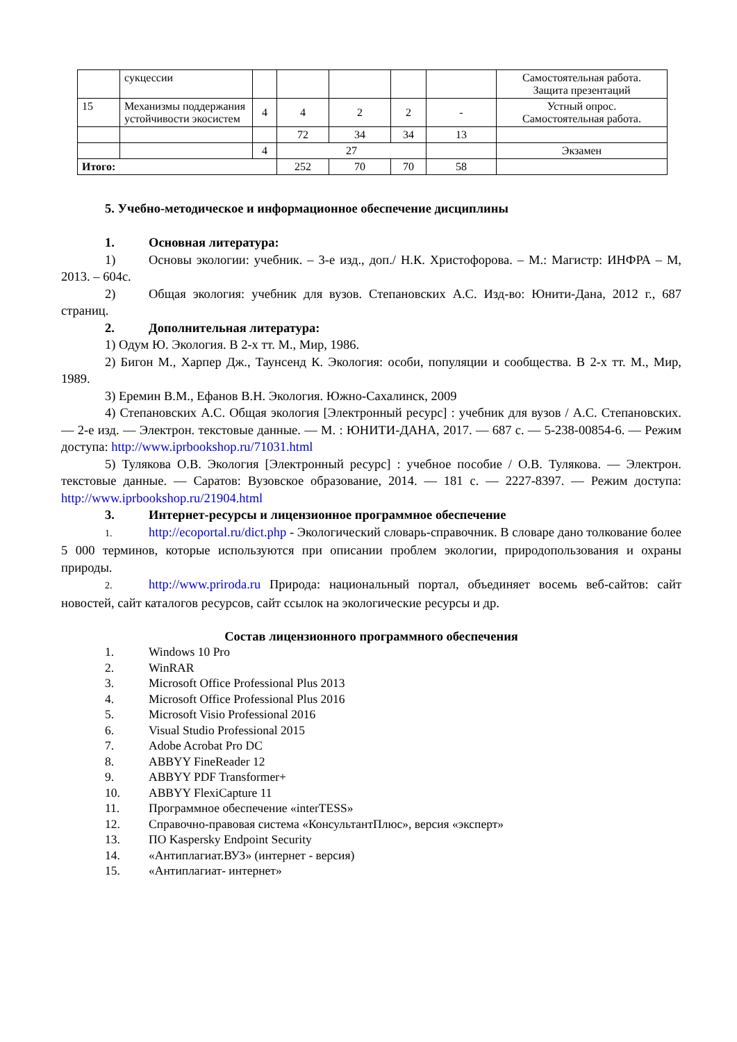| | сукцессии | | | | | | Самостоятельная работа. Защита презентаций |
| 15 | Механизмы поддержания устойчивости экосистем | 4 | 4 | 2 | 2 | - | Устный опрос. Самостоятельная работа. |
| | | | 72 | 34 | 34 | 13 | |
| | | 4 | 27 | | | | Экзамен |
| Итого: | | | 252 | 70 | 70 | 58 | |
5. Учебно-методическое и информационное обеспечение дисциплины
1. Основная литература:
1) Основы экологии: учебник. – 3-е изд., доп./ Н.К. Христофорова. – М.: Магистр: ИНФРА – М, 2013. – 604с.
2) Общая экология: учебник для вузов. Степановских А.С. Изд-во: Юнити-Дана, 2012 г., 687 страниц.
2. Дополнительная литература:
1) Одум Ю. Экология. В 2-х тт. М., Мир, 1986.
2) Бигон М., Харпер Дж., Таунсенд К. Экология: особи, популяции и сообщества. В 2-х тт. М., Мир, 1989.
3) Еремин В.М., Ефанов В.Н. Экология. Южно-Сахалинск, 2009
4) Степановских А.С. Общая экология [Электронный ресурс] : учебник для вузов / А.С. Степановских. — 2-е изд. — Электрон. текстовые данные. — М. : ЮНИТИ-ДАНА, 2017. — 687 с. — 5-238-00854-6. — Режим доступа: http://www.iprbookshop.ru/71031.html
5) Тулякова О.В. Экология [Электронный ресурс] : учебное пособие / О.В. Тулякова. — Электрон. текстовые данные. — Саратов: Вузовское образование, 2014. — 181 с. — 2227-8397. — Режим доступа: http://www.iprbookshop.ru/21904.html
3. Интернет-ресурсы и лицензионное программное обеспечение
1. http://ecoportal.ru/dict.php - Экологический словарь-справочник. В словаре дано толкование более 5 000 терминов, которые используются при описании проблем экологии, природопользования и охраны природы.
2. http://www.priroda.ru Природа: национальный портал, объединяет восемь веб-сайтов: сайт новостей, сайт каталогов ресурсов, сайт ссылок на экологические ресурсы и др.
Состав лицензионного программного обеспечения
1. Windows 10 Pro
2. WinRAR
3. Microsoft Office Professional Plus 2013
4. Microsoft Office Professional Plus 2016
5. Microsoft Visio Professional 2016
6. Visual Studio Professional 2015
7. Adobe Acrobat Pro DC
8. ABBYY FineReader 12
9. ABBYY PDF Transformer+
10. ABBYY FlexiCapture 11
11. Программное обеспечение «interTESS»
12. Справочно-правовая система «КонсультантПлюс», версия «эксперт»
13. ПО Kaspersky Endpoint Security
14. «Антиплагиат.ВУЗ» (интернет - версия)
15. «Антиплагиат- интернет»